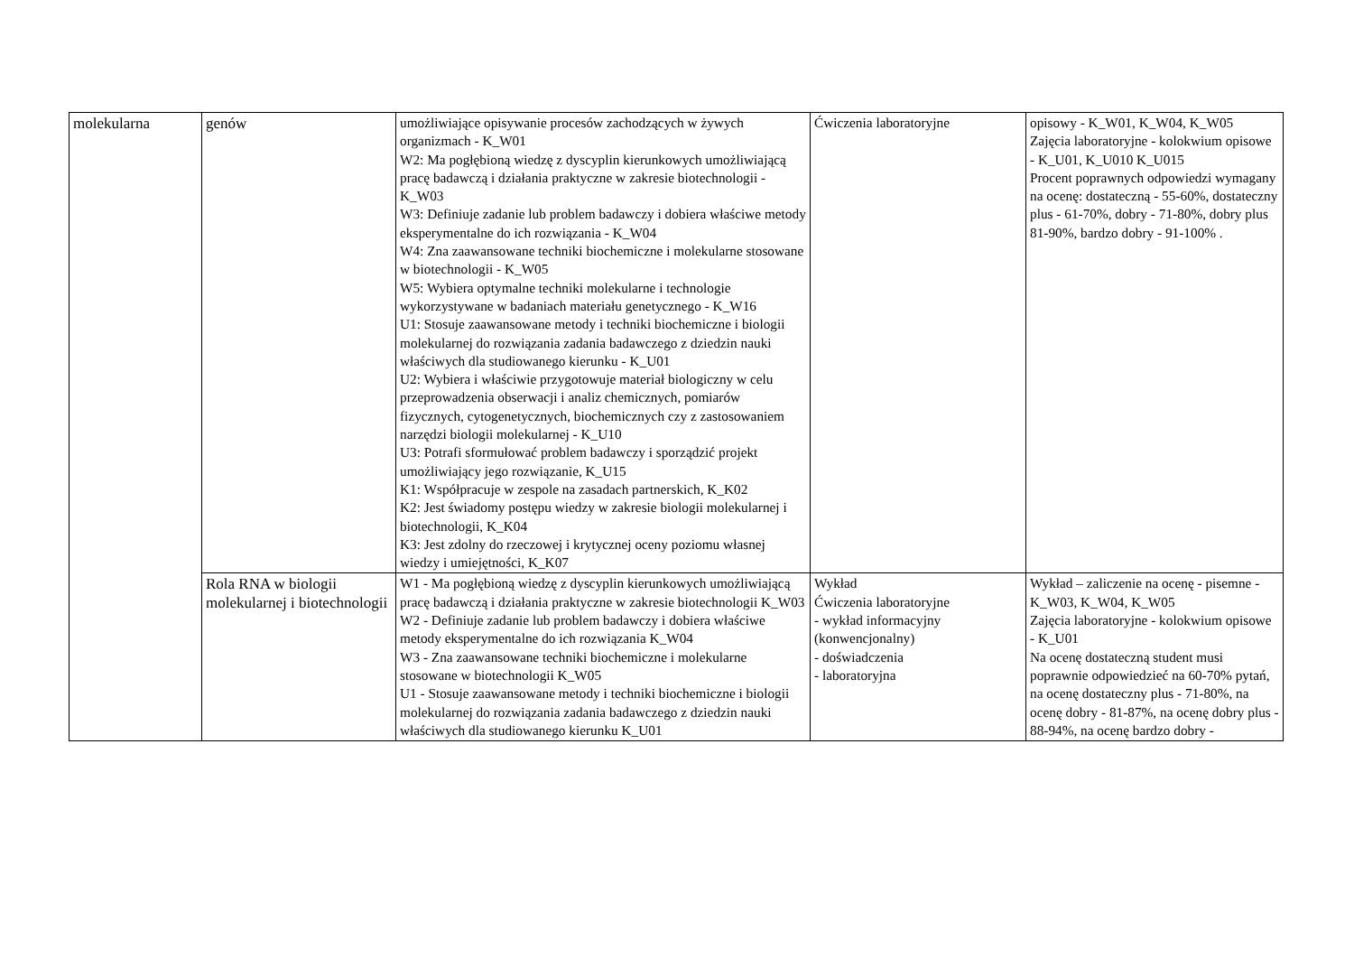| molekularna | genów | umożliwiające opisywanie procesów zachodzących w żywych organizmach - K_W01 W2: Ma pogłębioną wiedzę z dyscyplin kierunkowych umożliwiającą pracę badawczą i działania praktyczne w zakresie biotechnologii - K_W03 W3: Definiuje zadanie lub problem badawczy i dobiera właściwe metody eksperymentalne do ich rozwiązania - K_W04 W4: Zna zaawansowane techniki biochemiczne i molekularne stosowane w biotechnologii - K_W05 W5: Wybiera optymalne techniki molekularne i technologie wykorzystywane w badaniach materiału genetycznego - K_W16 U1: Stosuje zaawansowane metody i techniki biochemiczne i biologii molekularnej do rozwiązania zadania badawczego z dziedzin nauki właściwych dla studiowanego kierunku - K_U01 U2: Wybiera i właściwie przygotowuje materiał biologiczny w celu przeprowadzenia obserwacji i analiz chemicznych, pomiarów fizycznych, cytogenetycznych, biochemicznych czy z zastosowaniem narzędzi biologii molekularnej - K_U10 U3: Potrafi sformułować problem badawczy i sporządzić projekt umożliwiający jego rozwiązanie, K_U15 K1: Współpracuje w zespole na zasadach partnerskich, K_K02 K2: Jest świadomy postępu wiedzy w zakresie biologii molekularnej i biotechnologii, K_K04 K3: Jest zdolny do rzeczowej i krytycznej oceny poziomu własnej wiedzy i umiejętności, K_K07 | Ćwiczenia laboratoryjne | opisowy - K_W01, K_W04, K_W05 Zajęcia laboratoryjne - kolokwium opisowe - K_U01, K_U010 K_U015 Procent poprawnych odpowiedzi wymagany na ocenę: dostateczną - 55-60%, dostateczny plus - 61-70%, dobry - 71-80%, dobry plus 81-90%, bardzo dobry - 91-100% . |
| | Rola RNA w biologii molekularnej i biotechnologii | W1 - Ma pogłębioną wiedzę z dyscyplin kierunkowych umożliwiającą pracę badawczą i działania praktyczne w zakresie biotechnologii K_W03 W2 - Definiuje zadanie lub problem badawczy i dobiera właściwe metody eksperymentalne do ich rozwiązania K_W04 W3 - Zna zaawansowane techniki biochemiczne i molekularne stosowane w biotechnologii K_W05 U1 - Stosuje zaawansowane metody i techniki biochemiczne i biologii molekularnej do rozwiązania zadania badawczego z dziedzin nauki właściwych dla studiowanego kierunku K_U01 | Wykład Ćwiczenia laboratoryjne - wykład informacyjny (konwencjonalny) - doświadczenia - laboratoryjna | Wykład – zaliczenie na ocenę - pisemne - K_W03, K_W04, K_W05 Zajęcia laboratoryjne - kolokwium opisowe - K_U01 Na ocenę dostateczną student musi poprawnie odpowiedzieć na 60-70% pytań, na ocenę dostateczny plus - 71-80%, na ocenę dobry - 81-87%, na ocenę dobry plus - 88-94%, na ocenę bardzo dobry - |